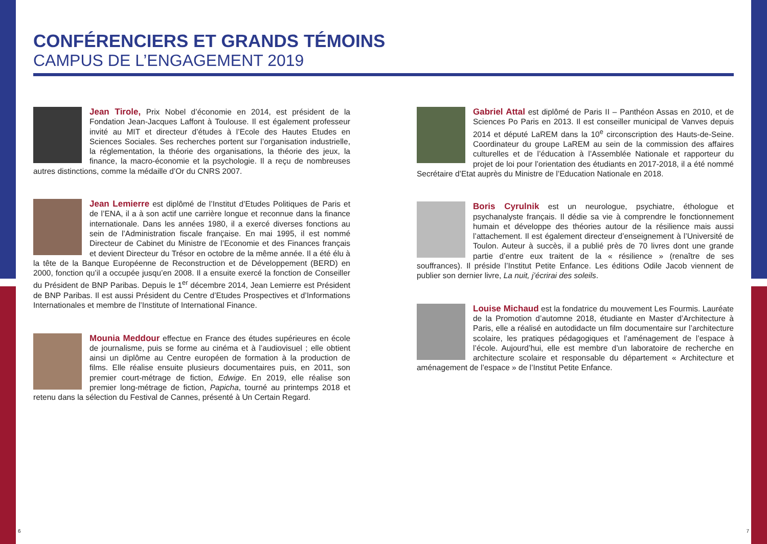CONFÉRENCIERS ET GRANDS TÉMOINS
CAMPUS DE L’ENGAGEMENT 2019
Jean Tirole, Prix Nobel d’économie en 2014, est président de la Fondation Jean-Jacques Laffont à Toulouse. Il est également professeur invité au MIT et directeur d’études à l’Ecole des Hautes Etudes en Sciences Sociales. Ses recherches portent sur l’organisation industrielle, la réglementation, la théorie des organisations, la théorie des jeux, la finance, la macro-économie et la psychologie. Il a reçu de nombreuses autres distinctions, comme la médaille d’Or du CNRS 2007.
Jean Lemierre est diplômé de l’Institut d’Etudes Politiques de Paris et de l’ENA, il a à son actif une carrière longue et reconnue dans la finance internationale. Dans les années 1980, il a exercé diverses fonctions au sein de l’Administration fiscale française. En mai 1995, il est nommé Directeur de Cabinet du Ministre de l’Economie et des Finances français et devient Directeur du Trésor en octobre de la même année. Il a été élu à la tête de la Banque Européenne de Reconstruction et de Développement (BERD) en 2000, fonction qu’il a occupée jusqu’en 2008. Il a ensuite exercé la fonction de Conseiller du Président de BNP Paribas. Depuis le 1<sup>er</sup> décembre 2014, Jean Lemierre est Président de BNP Paribas. Il est aussi Président du Centre d’Etudes Prospectives et d’Informations Internationales et membre de l’Institute of International Finance.
Mounia Meddour effectue en France des études supérieures en école de journalisme, puis se forme au cinéma et à l’audiovisuel ; elle obtient ainsi un diplôme au Centre européen de formation à la production de films. Elle réalise ensuite plusieurs documentaires puis, en 2011, son premier court-métrage de fiction, Edwige. En 2019, elle réalise son premier long-métrage de fiction, Papicha, tourné au printemps 2018 et retenu dans la sélection du Festival de Cannes, présenté à Un Certain Regard.
Gabriel Attal est diplômé de Paris II – Panthéon Assas en 2010, et de Sciences Po Paris en 2013. Il est conseiller municipal de Vanves depuis 2014 et député LaREM dans la 10<sup>e</sup> circonscription des Hauts-de-Seine. Coordinateur du groupe LaREM au sein de la commission des affaires culturelles et de l’éducation à l’Assemblée Nationale et rapporteur du projet de loi pour l’orientation des étudiants en 2017-2018, il a été nommé Secrétaire d’Etat auprès du Ministre de l’Education Nationale en 2018.
Boris Cyrulnik est un neurologue, psychiatre, éthologue et psychanalyste français. Il dédie sa vie à comprendre le fonctionnement humain et développe des théories autour de la résilience mais aussi l’attachement. Il est également directeur d’enseignement à l’Université de Toulon. Auteur à succès, il a publié près de 70 livres dont une grande partie d’entre eux traitent de la « résilience » (renaître de ses souffrances). Il préside l’Institut Petite Enfance. Les éditions Odile Jacob viennent de publier son dernier livre, La nuit, j’écrirai des soleils.
Louise Michaud est la fondatrice du mouvement Les Fourmis. Lauréate de la Promotion d’automne 2018, étudiante en Master d’Architecture à Paris, elle a réalisé en autodidacte un film documentaire sur l’architecture scolaire, les pratiques pédagogiques et l’aménagement de l’espace à l’école. Aujourd’hui, elle est membre d’un laboratoire de recherche en architecture scolaire et responsable du département « Architecture et aménagement de l’espace » de l’Institut Petite Enfance.
6 7